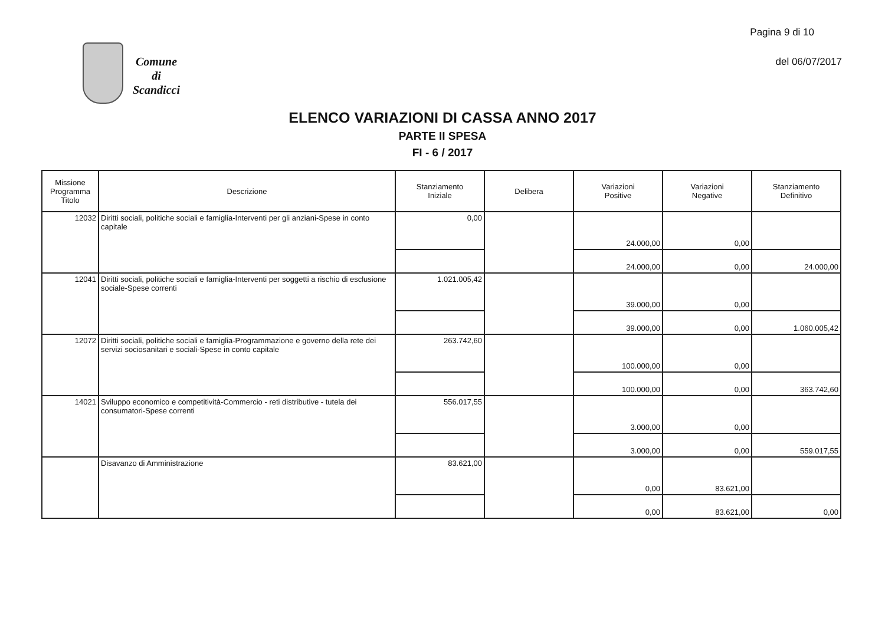Pagina 9 di 10
del 06/07/2017
Comune
di
Scandicci
ELENCO VARIAZIONI DI CASSA ANNO 2017
PARTE II SPESA
FI - 6 / 2017
| Missione Programma Titolo | Descrizione | Stanziamento Iniziale | Delibera | Variazioni Positive | Variazioni Negative | Stanziamento Definitivo |
| --- | --- | --- | --- | --- | --- | --- |
| 12032 | Diritti sociali, politiche sociali e famiglia-Interventi per gli anziani-Spese in conto capitale | 0,00 | | 24.000,00 | 0,00 | |
| | | | | 24.000,00 | 0,00 | 24.000,00 |
| 12041 | Diritti sociali, politiche sociali e famiglia-Interventi per soggetti a rischio di esclusione sociale-Spese correnti | 1.021.005,42 | | 39.000,00 | 0,00 | |
| | | | | 39.000,00 | 0,00 | 1.060.005,42 |
| 12072 | Diritti sociali, politiche sociali e famiglia-Programmazione e governo della rete dei servizi sociosanitari e sociali-Spese in conto capitale | 263.742,60 | | 100.000,00 | 0,00 | |
| | | | | 100.000,00 | 0,00 | 363.742,60 |
| 14021 | Sviluppo economico e competitività-Commercio - reti distributive - tutela dei consumatori-Spese correnti | 556.017,55 | | 3.000,00 | 0,00 | |
| | | | | 3.000,00 | 0,00 | 559.017,55 |
| | Disavanzo di Amministrazione | 83.621,00 | | 0,00 | 83.621,00 | |
| | | | | 0,00 | 83.621,00 | 0,00 |